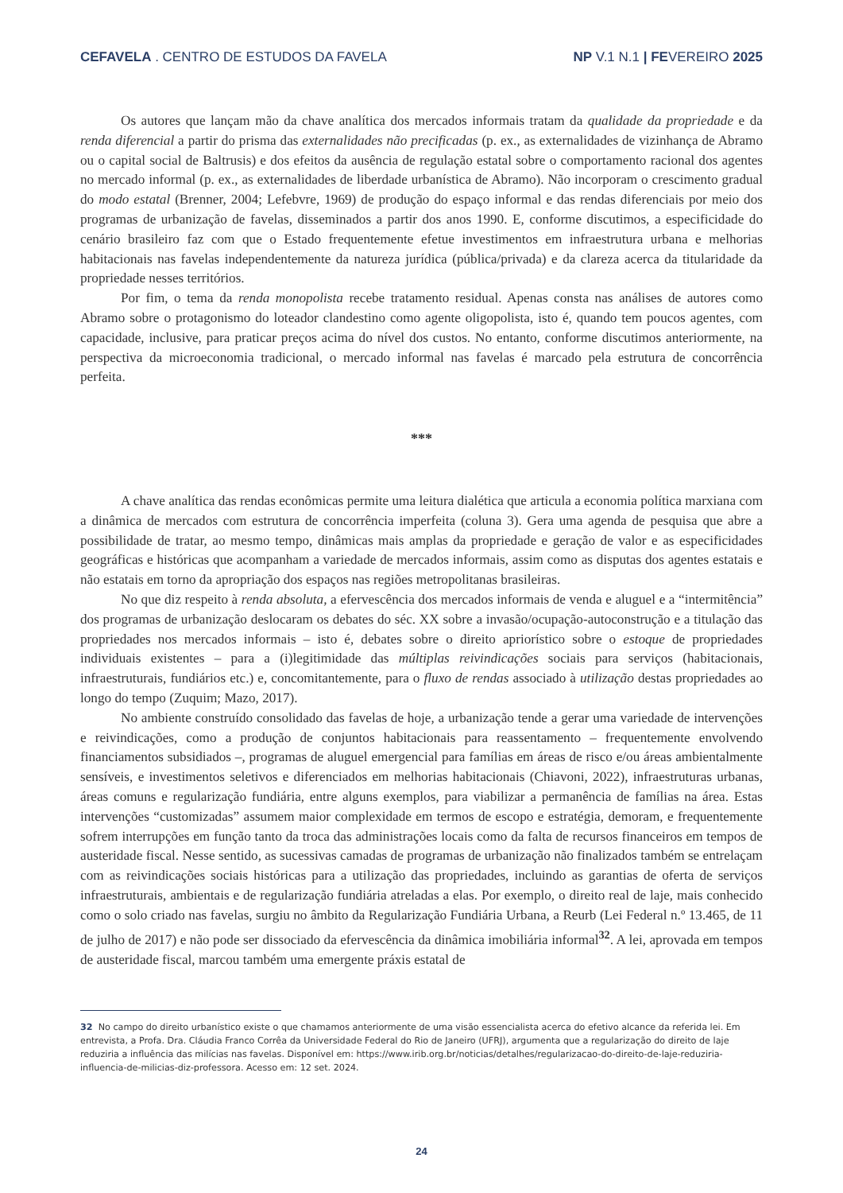CEFAVELA . CENTRO DE ESTUDOS DA FAVELA NP V.1 N.1 | FEVEREIRO 2025
Os autores que lançam mão da chave analítica dos mercados informais tratam da qualidade da propriedade e da renda diferencial a partir do prisma das externalidades não precificadas (p. ex., as externalidades de vizinhança de Abramo ou o capital social de Baltrusis) e dos efeitos da ausência de regulação estatal sobre o comportamento racional dos agentes no mercado informal (p. ex., as externalidades de liberdade urbanística de Abramo). Não incorporam o crescimento gradual do modo estatal (Brenner, 2004; Lefebvre, 1969) de produção do espaço informal e das rendas diferenciais por meio dos programas de urbanização de favelas, disseminados a partir dos anos 1990. E, conforme discutimos, a especificidade do cenário brasileiro faz com que o Estado frequentemente efetue investimentos em infraestrutura urbana e melhorias habitacionais nas favelas independentemente da natureza jurídica (pública/privada) e da clareza acerca da titularidade da propriedade nesses territórios.
Por fim, o tema da renda monopolista recebe tratamento residual. Apenas consta nas análises de autores como Abramo sobre o protagonismo do loteador clandestino como agente oligopolista, isto é, quando tem poucos agentes, com capacidade, inclusive, para praticar preços acima do nível dos custos. No entanto, conforme discutimos anteriormente, na perspectiva da microeconomia tradicional, o mercado informal nas favelas é marcado pela estrutura de concorrência perfeita.
***
A chave analítica das rendas econômicas permite uma leitura dialética que articula a economia política marxiana com a dinâmica de mercados com estrutura de concorrência imperfeita (coluna 3). Gera uma agenda de pesquisa que abre a possibilidade de tratar, ao mesmo tempo, dinâmicas mais amplas da propriedade e geração de valor e as especificidades geográficas e históricas que acompanham a variedade de mercados informais, assim como as disputas dos agentes estatais e não estatais em torno da apropriação dos espaços nas regiões metropolitanas brasileiras.
No que diz respeito à renda absoluta, a efervescência dos mercados informais de venda e aluguel e a “intermitência” dos programas de urbanização deslocaram os debates do séc. XX sobre a invasão/ocupação-autoconstrução e a titulação das propriedades nos mercados informais – isto é, debates sobre o direito apriorístico sobre o estoque de propriedades individuais existentes – para a (i)legitimidade das múltiplas reivindicações sociais para serviços (habitacionais, infraestruturais, fundiários etc.) e, concomitantemente, para o fluxo de rendas associado à utilização destas propriedades ao longo do tempo (Zuquim; Mazo, 2017).
No ambiente construído consolidado das favelas de hoje, a urbanização tende a gerar uma variedade de intervenções e reivindicações, como a produção de conjuntos habitacionais para reassentamento – frequentemente envolvendo financiamentos subsidiados –, programas de aluguel emergencial para famílias em áreas de risco e/ou áreas ambientalmente sensíveis, e investimentos seletivos e diferenciados em melhorias habitacionais (Chiavoni, 2022), infraestruturas urbanas, áreas comuns e regularização fundiária, entre alguns exemplos, para viabilizar a permanência de famílias na área. Estas intervenções “customizadas” assumem maior complexidade em termos de escopo e estratégia, demoram, e frequentemente sofrem interrupções em função tanto da troca das administrações locais como da falta de recursos financeiros em tempos de austeridade fiscal. Nesse sentido, as sucessivas camadas de programas de urbanização não finalizados também se entrelaçam com as reivindicações sociais históricas para a utilização das propriedades, incluindo as garantias de oferta de serviços infraestruturais, ambientais e de regularização fundiária atreladas a elas. Por exemplo, o direito real de laje, mais conhecido como o solo criado nas favelas, surgiu no âmbito da Regularização Fundiária Urbana, a Reurb (Lei Federal n.º 13.465, de 11 de julho de 2017) e não pode ser dissociado da efervescência da dinâmica imobiliária informal<sup>32</sup>. A lei, aprovada em tempos de austeridade fiscal, marcou também uma emergente práxis estatal de
32 No campo do direito urbanístico existe o que chamamos anteriormente de uma visão essencialista acerca do efetivo alcance da referida lei. Em entrevista, a Profa. Dra. Cláudia Franco Corrêa da Universidade Federal do Rio de Janeiro (UFRJ), argumenta que a regularização do direito de laje reduziria a influência das milícias nas favelas. Disponível em: https://www.irib.org.br/noticias/detalhes/regularizacao-do-direito-de-laje-reduziria-influencia-de-milicias-diz-professora. Acesso em: 12 set. 2024.
24